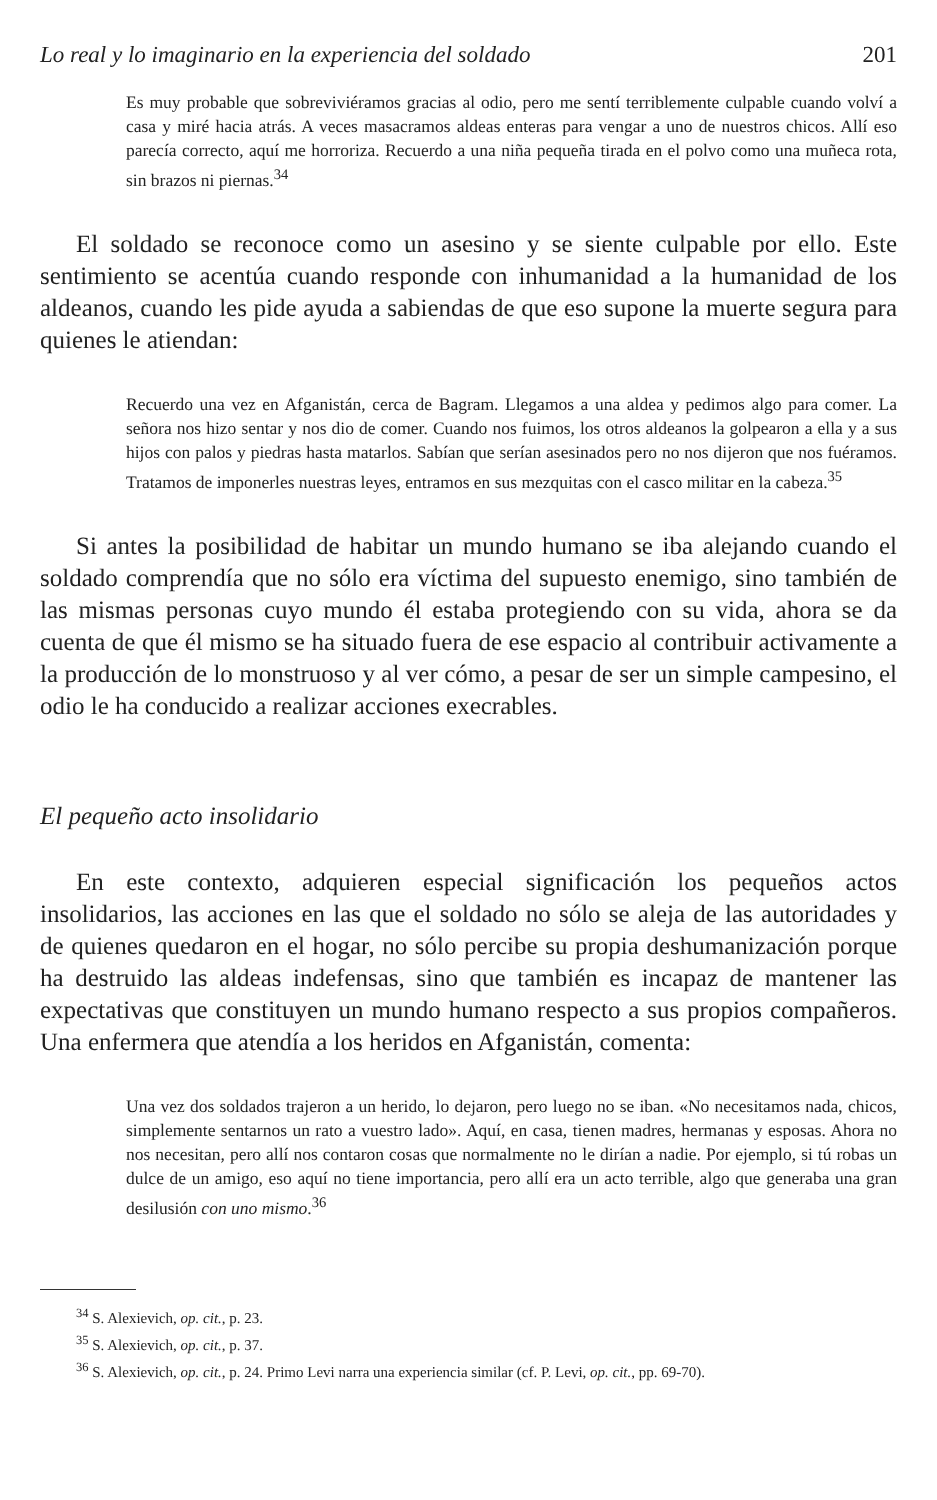Lo real y lo imaginario en la experiencia del soldado 201
Es muy probable que sobreviviéramos gracias al odio, pero me sentí terriblemente culpable cuando volví a casa y miré hacia atrás. A veces masacramos aldeas enteras para vengar a uno de nuestros chicos. Allí eso parecía correcto, aquí me horroriza. Recuerdo a una niña pequeña tirada en el polvo como una muñeca rota, sin brazos ni piernas.<sup>34</sup>
El soldado se reconoce como un asesino y se siente culpable por ello. Este sentimiento se acentúa cuando responde con inhumanidad a la humanidad de los aldeanos, cuando les pide ayuda a sabiendas de que eso supone la muerte segura para quienes le atiendan:
Recuerdo una vez en Afganistán, cerca de Bagram. Llegamos a una aldea y pedimos algo para comer. La señora nos hizo sentar y nos dio de comer. Cuando nos fuimos, los otros aldeanos la golpearon a ella y a sus hijos con palos y piedras hasta matarlos. Sabían que serían asesinados pero no nos dijeron que nos fuéramos. Tratamos de imponerles nuestras leyes, entramos en sus mezquitas con el casco militar en la cabeza.<sup>35</sup>
Si antes la posibilidad de habitar un mundo humano se iba alejando cuando el soldado comprendía que no sólo era víctima del supuesto enemigo, sino también de las mismas personas cuyo mundo él estaba protegiendo con su vida, ahora se da cuenta de que él mismo se ha situado fuera de ese espacio al contribuir activamente a la producción de lo monstruoso y al ver cómo, a pesar de ser un simple campesino, el odio le ha conducido a realizar acciones execrables.
El pequeño acto insolidario
En este contexto, adquieren especial significación los pequeños actos insolidarios, las acciones en las que el soldado no sólo se aleja de las autoridades y de quienes quedaron en el hogar, no sólo percibe su propia deshumanización porque ha destruido las aldeas indefensas, sino que también es incapaz de mantener las expectativas que constituyen un mundo humano respecto a sus propios compañeros. Una enfermera que atendía a los heridos en Afganistán, comenta:
Una vez dos soldados trajeron a un herido, lo dejaron, pero luego no se iban. «No necesitamos nada, chicos, simplemente sentarnos un rato a vuestro lado». Aquí, en casa, tienen madres, hermanas y esposas. Ahora no nos necesitan, pero allí nos contaron cosas que normalmente no le dirían a nadie. Por ejemplo, si tú robas un dulce de un amigo, eso aquí no tiene importancia, pero allí era un acto terrible, algo que generaba una gran desilusión con uno mismo.<sup>36</sup>
<sup>34</sup> S. Alexievich, op. cit., p. 23.
<sup>35</sup> S. Alexievich, op. cit., p. 37.
<sup>36</sup> S. Alexievich, op. cit., p. 24. Primo Levi narra una experiencia similar (cf. P. Levi, op. cit., pp. 69-70).